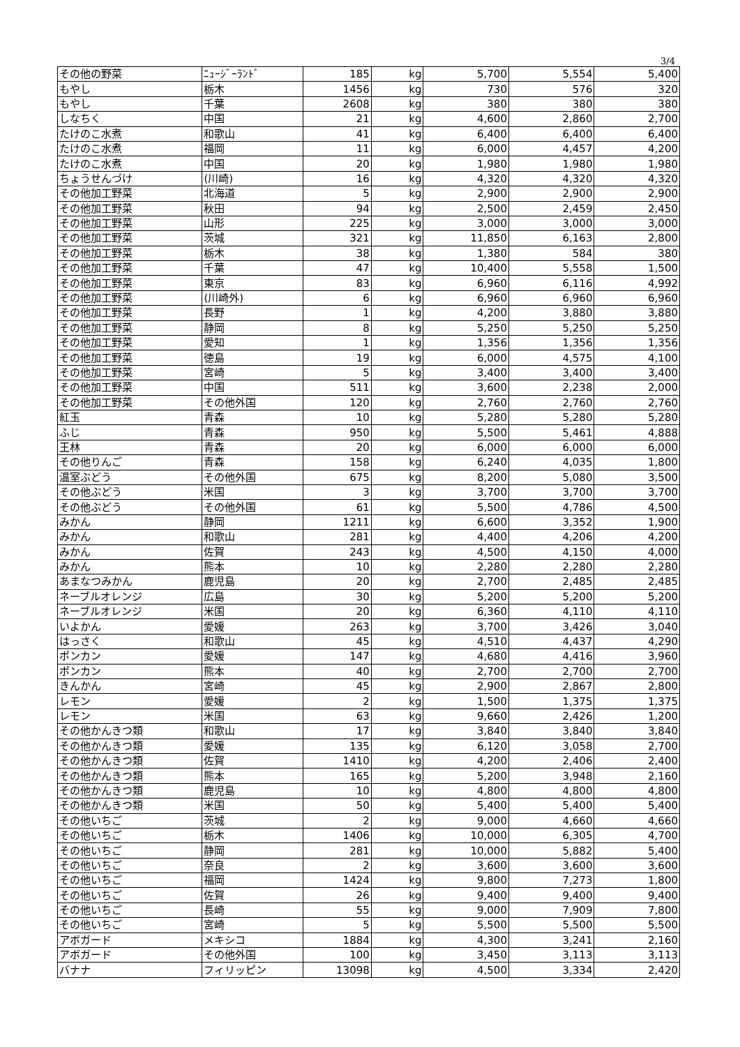3/4
| その他の野菜 | ﾆｭｰｼﾞｰﾗﾝﾄﾞ | 185 | kg | 5,700 | 5,554 | 5,400 |
| もやし | 栃木 | 1456 | kg | 730 | 576 | 320 |
| もやし | 千葉 | 2608 | kg | 380 | 380 | 380 |
| しなちく | 中国 | 21 | kg | 4,600 | 2,860 | 2,700 |
| たけのこ水煮 | 和歌山 | 41 | kg | 6,400 | 6,400 | 6,400 |
| たけのこ水煮 | 福岡 | 11 | kg | 6,000 | 4,457 | 4,200 |
| たけのこ水煮 | 中国 | 20 | kg | 1,980 | 1,980 | 1,980 |
| ちょうせんづけ | (川崎) | 16 | kg | 4,320 | 4,320 | 4,320 |
| その他加工野菜 | 北海道 | 5 | kg | 2,900 | 2,900 | 2,900 |
| その他加工野菜 | 秋田 | 94 | kg | 2,500 | 2,459 | 2,450 |
| その他加工野菜 | 山形 | 225 | kg | 3,000 | 3,000 | 3,000 |
| その他加工野菜 | 茨城 | 321 | kg | 11,850 | 6,163 | 2,800 |
| その他加工野菜 | 栃木 | 38 | kg | 1,380 | 584 | 380 |
| その他加工野菜 | 千葉 | 47 | kg | 10,400 | 5,558 | 1,500 |
| その他加工野菜 | 東京 | 83 | kg | 6,960 | 6,116 | 4,992 |
| その他加工野菜 | (川崎外) | 6 | kg | 6,960 | 6,960 | 6,960 |
| その他加工野菜 | 長野 | 1 | kg | 4,200 | 3,880 | 3,880 |
| その他加工野菜 | 静岡 | 8 | kg | 5,250 | 5,250 | 5,250 |
| その他加工野菜 | 愛知 | 1 | kg | 1,356 | 1,356 | 1,356 |
| その他加工野菜 | 徳島 | 19 | kg | 6,000 | 4,575 | 4,100 |
| その他加工野菜 | 宮崎 | 5 | kg | 3,400 | 3,400 | 3,400 |
| その他加工野菜 | 中国 | 511 | kg | 3,600 | 2,238 | 2,000 |
| その他加工野菜 | その他外国 | 120 | kg | 2,760 | 2,760 | 2,760 |
| 紅玉 | 青森 | 10 | kg | 5,280 | 5,280 | 5,280 |
| ふじ | 青森 | 950 | kg | 5,500 | 5,461 | 4,888 |
| 王林 | 青森 | 20 | kg | 6,000 | 6,000 | 6,000 |
| その他りんご | 青森 | 158 | kg | 6,240 | 4,035 | 1,800 |
| 温室ぶどう | その他外国 | 675 | kg | 8,200 | 5,080 | 3,500 |
| その他ぶどう | 米国 | 3 | kg | 3,700 | 3,700 | 3,700 |
| その他ぶどう | その他外国 | 61 | kg | 5,500 | 4,786 | 4,500 |
| みかん | 静岡 | 1211 | kg | 6,600 | 3,352 | 1,900 |
| みかん | 和歌山 | 281 | kg | 4,400 | 4,206 | 4,200 |
| みかん | 佐賀 | 243 | kg | 4,500 | 4,150 | 4,000 |
| みかん | 熊本 | 10 | kg | 2,280 | 2,280 | 2,280 |
| あまなつみかん | 鹿児島 | 20 | kg | 2,700 | 2,485 | 2,485 |
| ネーブルオレンジ | 広島 | 30 | kg | 5,200 | 5,200 | 5,200 |
| ネーブルオレンジ | 米国 | 20 | kg | 6,360 | 4,110 | 4,110 |
| いよかん | 愛媛 | 263 | kg | 3,700 | 3,426 | 3,040 |
| はっさく | 和歌山 | 45 | kg | 4,510 | 4,437 | 4,290 |
| ポンカン | 愛媛 | 147 | kg | 4,680 | 4,416 | 3,960 |
| ポンカン | 熊本 | 40 | kg | 2,700 | 2,700 | 2,700 |
| きんかん | 宮崎 | 45 | kg | 2,900 | 2,867 | 2,800 |
| レモン | 愛媛 | 2 | kg | 1,500 | 1,375 | 1,375 |
| レモン | 米国 | 63 | kg | 9,660 | 2,426 | 1,200 |
| その他かんきつ類 | 和歌山 | 17 | kg | 3,840 | 3,840 | 3,840 |
| その他かんきつ類 | 愛媛 | 135 | kg | 6,120 | 3,058 | 2,700 |
| その他かんきつ類 | 佐賀 | 1410 | kg | 4,200 | 2,406 | 2,400 |
| その他かんきつ類 | 熊本 | 165 | kg | 5,200 | 3,948 | 2,160 |
| その他かんきつ類 | 鹿児島 | 10 | kg | 4,800 | 4,800 | 4,800 |
| その他かんきつ類 | 米国 | 50 | kg | 5,400 | 5,400 | 5,400 |
| その他いちご | 茨城 | 2 | kg | 9,000 | 4,660 | 4,660 |
| その他いちご | 栃木 | 1406 | kg | 10,000 | 6,305 | 4,700 |
| その他いちご | 静岡 | 281 | kg | 10,000 | 5,882 | 5,400 |
| その他いちご | 奈良 | 2 | kg | 3,600 | 3,600 | 3,600 |
| その他いちご | 福岡 | 1424 | kg | 9,800 | 7,273 | 1,800 |
| その他いちご | 佐賀 | 26 | kg | 9,400 | 9,400 | 9,400 |
| その他いちご | 長崎 | 55 | kg | 9,000 | 7,909 | 7,800 |
| その他いちご | 宮崎 | 5 | kg | 5,500 | 5,500 | 5,500 |
| アボガード | メキシコ | 1884 | kg | 4,300 | 3,241 | 2,160 |
| アボガード | その他外国 | 100 | kg | 3,450 | 3,113 | 3,113 |
| バナナ | フィリッピン | 13098 | kg | 4,500 | 3,334 | 2,420 |